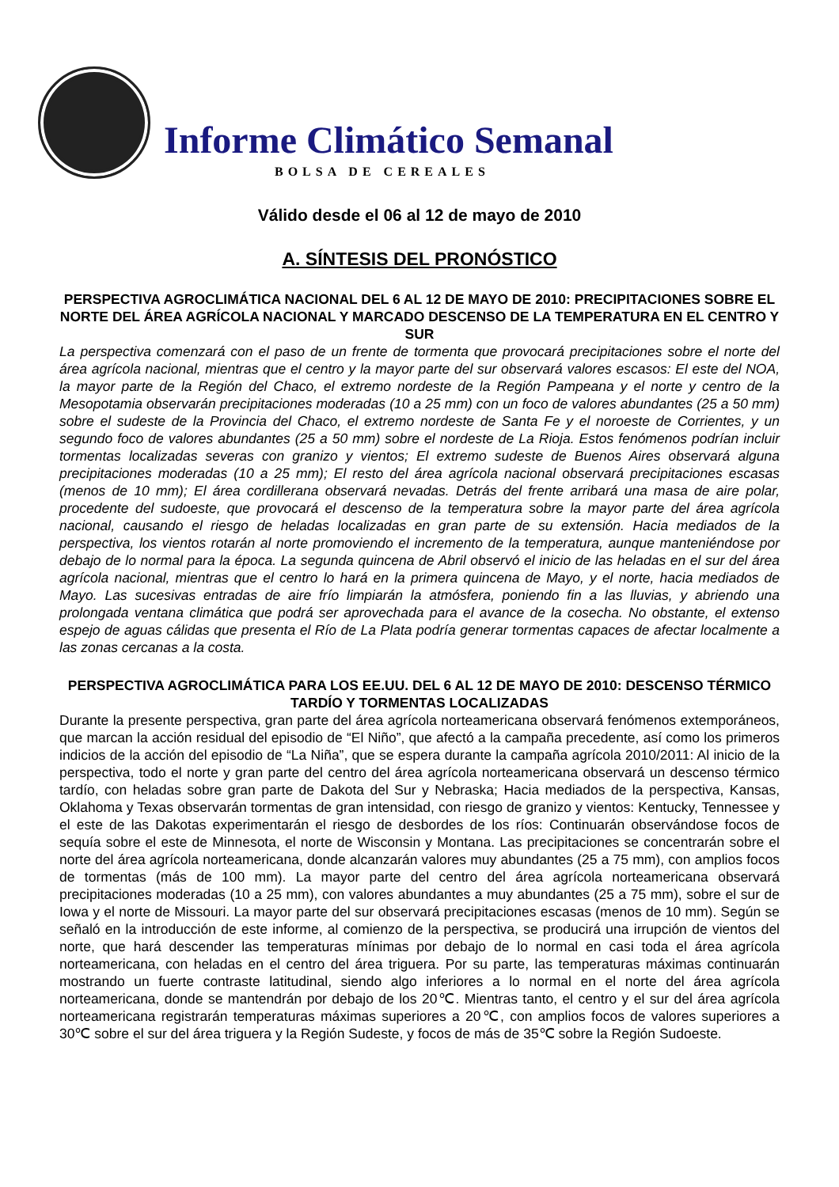Informe Climático Semanal
BOLSA DE CEREALES
Válido desde el 06 al 12 de mayo de 2010
A. SÍNTESIS DEL PRONÓSTICO
PERSPECTIVA AGROCLIMÁTICA NACIONAL DEL 6 AL 12 DE MAYO DE 2010: PRECIPITACIONES SOBRE EL NORTE DEL ÁREA AGRÍCOLA NACIONAL Y MARCADO DESCENSO DE LA TEMPERATURA EN EL CENTRO Y SUR
La perspectiva comenzará con el paso de un frente de tormenta que provocará precipitaciones sobre el norte del área agrícola nacional, mientras que el centro y la mayor parte del sur observará valores escasos: El este del NOA, la mayor parte de la Región del Chaco, el extremo nordeste de la Región Pampeana y el norte y centro de la Mesopotamia observarán precipitaciones moderadas (10 a 25 mm) con un foco de valores abundantes (25 a 50 mm) sobre el sudeste de la Provincia del Chaco, el extremo nordeste de Santa Fe y el noroeste de Corrientes, y un segundo foco de valores abundantes (25 a 50 mm) sobre el nordeste de La Rioja. Estos fenómenos podrían incluir tormentas localizadas severas con granizo y vientos; El extremo sudeste de Buenos Aires observará alguna precipitaciones moderadas (10 a 25 mm); El resto del área agrícola nacional observará precipitaciones escasas (menos de 10 mm); El área cordillerana observará nevadas. Detrás del frente arribará una masa de aire polar, procedente del sudoeste, que provocará el descenso de la temperatura sobre la mayor parte del área agrícola nacional, causando el riesgo de heladas localizadas en gran parte de su extensión. Hacia mediados de la perspectiva, los vientos rotarán al norte promoviendo el incremento de la temperatura, aunque manteniéndose por debajo de lo normal para la época. La segunda quincena de Abril observó el inicio de las heladas en el sur del área agrícola nacional, mientras que el centro lo hará en la primera quincena de Mayo, y el norte, hacia mediados de Mayo. Las sucesivas entradas de aire frío limpiarán la atmósfera, poniendo fin a las lluvias, y abriendo una prolongada ventana climática que podrá ser aprovechada para el avance de la cosecha. No obstante, el extenso espejo de aguas cálidas que presenta el Río de La Plata podría generar tormentas capaces de afectar localmente a las zonas cercanas a la costa.
PERSPECTIVA AGROCLIMÁTICA PARA LOS EE.UU. DEL 6 AL 12 DE MAYO DE 2010: DESCENSO TÉRMICO TARDÍO Y TORMENTAS LOCALIZADAS
Durante la presente perspectiva, gran parte del área agrícola norteamericana observará fenómenos extemporáneos, que marcan la acción residual del episodio de “El Niño”, que afectó a la campaña precedente, así como los primeros indicios de la acción del episodio de “La Niña”, que se espera durante la campaña agrícola 2010/2011: Al inicio de la perspectiva, todo el norte y gran parte del centro del área agrícola norteamericana observará un descenso térmico tardío, con heladas sobre gran parte de Dakota del Sur y Nebraska; Hacia mediados de la perspectiva, Kansas, Oklahoma y Texas observarán tormentas de gran intensidad, con riesgo de granizo y vientos: Kentucky, Tennessee y el este de las Dakotas experimentarán el riesgo de desbordes de los ríos: Continuarán observándose focos de sequía sobre el este de Minnesota, el norte de Wisconsin y Montana. Las precipitaciones se concentrarán sobre el norte del área agrícola norteamericana, donde alcanzarán valores muy abundantes (25 a 75 mm), con amplios focos de tormentas (más de 100 mm). La mayor parte del centro del área agrícola norteamericana observará precipitaciones moderadas (10 a 25 mm), con valores abundantes a muy abundantes (25 a 75 mm), sobre el sur de Iowa y el norte de Missouri. La mayor parte del sur observará precipitaciones escasas (menos de 10 mm). Según se señaló en la introducción de este informe, al comienzo de la perspectiva, se producirá una irrupción de vientos del norte, que hará descender las temperaturas mínimas por debajo de lo normal en casi toda el área agrícola norteamericana, con heladas en el centro del área triguera. Por su parte, las temperaturas máximas continuarán mostrando un fuerte contraste latitudinal, siendo algo inferiores a lo normal en el norte del área agrícola norteamericana, donde se mantendrán por debajo de los 20℃. Mientras tanto, el centro y el sur del área agrícola norteamericana registrarán temperaturas máximas superiores a 20℃, con amplios focos de valores superiores a 30℃ sobre el sur del área triguera y la Región Sudeste, y focos de más de 35℃ sobre la Región Sudoeste.